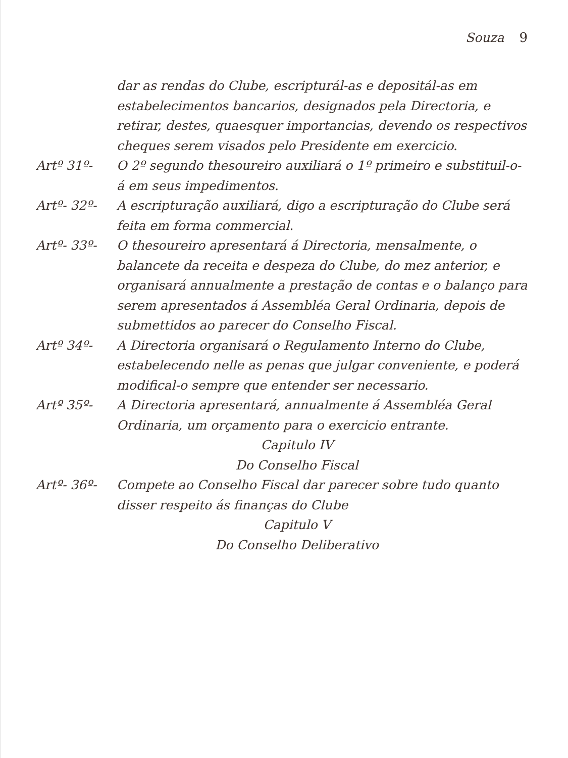Souza 9
dar as rendas do Clube, escripturál-as e depositál-as em estabelecimentos bancarios, designados pela Directoria, e retirar, destes, quaesquer importancias, devendo os respectivos cheques serem visados pelo Presidente em exercicio.
Artº 31º- O 2º segundo thesoureiro auxiliará o 1º primeiro e substituil-o-á em seus impedimentos.
Artº- 32º- A escripturação auxiliará, digo a escripturação do Clube será feita em forma commercial.
Artº- 33º- O thesoureiro apresentará á Directoria, mensalmente, o balancete da receita e despeza do Clube, do mez anterior, e organisará annualmente a prestação de contas e o balanço para serem apresentados á Assembléa Geral Ordinaria, depois de submettidos ao parecer do Conselho Fiscal.
Artº 34º- A Directoria organisará o Regulamento Interno do Clube, estabelecendo nelle as penas que julgar conveniente, e poderá modifical-o sempre que entender ser necessario.
Artº 35º- A Directoria apresentará, annualmente á Assembléa Geral Ordinaria, um orçamento para o exercicio entrante.
Capitulo IV
Do Conselho Fiscal
Artº- 36º- Compete ao Conselho Fiscal dar parecer sobre tudo quanto disser respeito ás finanças do Clube
Capitulo V
Do Conselho Deliberativo